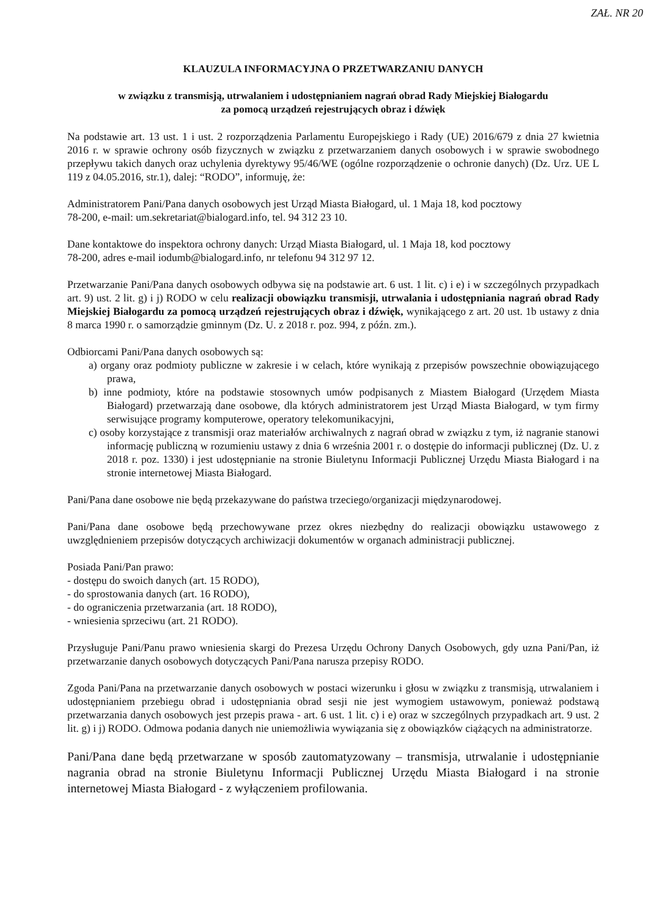ZAŁ. NR 20
KLAUZULA INFORMACYJNA O PRZETWARZANIU DANYCH
w związku z transmisją, utrwalaniem i udostępnianiem nagrań obrad Rady Miejskiej Białogardu
za pomocą urządzeń rejestrujących obraz i dźwięk
Na podstawie art. 13 ust. 1 i ust. 2 rozporządzenia Parlamentu Europejskiego i Rady (UE) 2016/679 z dnia 27 kwietnia 2016 r. w sprawie ochrony osób fizycznych w związku z przetwarzaniem danych osobowych i w sprawie swobodnego przepływu takich danych oraz uchylenia dyrektywy 95/46/WE (ogólne rozporządzenie o ochronie danych) (Dz. Urz. UE L 119 z 04.05.2016, str.1), dalej: “RODO”, informuję, że:
Administratorem Pani/Pana danych osobowych jest Urząd Miasta Białogard, ul. 1 Maja 18, kod pocztowy
78-200, e-mail: um.sekretariat@bialogard.info, tel. 94 312 23 10.
Dane kontaktowe do inspektora ochrony danych: Urząd Miasta Białogard, ul. 1 Maja 18, kod pocztowy
78-200, adres e-mail iodumb@bialogard.info, nr telefonu 94 312 97 12.
Przetwarzanie Pani/Pana danych osobowych odbywa się na podstawie art. 6 ust. 1 lit. c) i e) i w szczególnych przypadkach art. 9) ust. 2 lit. g) i j) RODO w celu realizacji obowiązku transmisji, utrwalania i udostępniania nagrań obrad Rady Miejskiej Białogardu za pomocą urządzeń rejestrujących obraz i dźwięk, wynikającego z art. 20 ust. 1b ustawy z dnia 8 marca 1990 r. o samorządzie gminnym (Dz. U. z 2018 r. poz. 994, z późn. zm.).
Odbiorcami Pani/Pana danych osobowych są:
a) organy oraz podmioty publiczne w zakresie i w celach, które wynikają z przepisów powszechnie obowiązującego prawa,
b) inne podmioty, które na podstawie stosownych umów podpisanych z Miastem Białogard (Urzędem Miasta Białogard) przetwarzają dane osobowe, dla których administratorem jest Urząd Miasta Białogard, w tym firmy serwisujące programy komputerowe, operatory telekomunikacyjni,
c) osoby korzystające z transmisji oraz materiałów archiwalnych z nagrań obrad w związku z tym, iż nagranie stanowi informację publiczną w rozumieniu ustawy z dnia 6 września 2001 r. o dostępie do informacji publicznej (Dz. U. z 2018 r. poz. 1330) i jest udostępnianie na stronie Biuletynu Informacji Publicznej Urzędu Miasta Białogard i na stronie internetowej Miasta Białogard.
Pani/Pana dane osobowe nie będą przekazywane do państwa trzeciego/organizacji międzynarodowej.
Pani/Pana dane osobowe będą przechowywane przez okres niezbędny do realizacji obowiązku ustawowego z uwzględnieniem przepisów dotyczących archiwizacji dokumentów w organach administracji publicznej.
Posiada Pani/Pan prawo:
- dostępu do swoich danych (art. 15 RODO),
- do sprostowania danych (art. 16 RODO),
- do ograniczenia przetwarzania (art. 18 RODO),
- wniesienia sprzeciwu (art. 21 RODO).
Przysługuje Pani/Panu prawo wniesienia skargi do Prezesa Urzędu Ochrony Danych Osobowych, gdy uzna Pani/Pan, iż przetwarzanie danych osobowych dotyczących Pani/Pana narusza przepisy RODO.
Zgoda Pani/Pana na przetwarzanie danych osobowych w postaci wizerunku i głosu w związku z transmisją, utrwalaniem i udostępnianiem przebiegu obrad i udostępniania obrad sesji nie jest wymogiem ustawowym, ponieważ podstawą przetwarzania danych osobowych jest przepis prawa - art. 6 ust. 1 lit. c) i e) oraz w szczególnych przypadkach art. 9 ust. 2 lit. g) i j) RODO. Odmowa podania danych nie uniemożliwia wywiązania się z obowiązków ciążących na administratorze.
Pani/Pana dane będą przetwarzane w sposób zautomatyzowany – transmisja, utrwalanie i udostępnianie nagrania obrad na stronie Biuletynu Informacji Publicznej Urzędu Miasta Białogard i na stronie internetowej Miasta Białogard - z wyłączeniem profilowania.